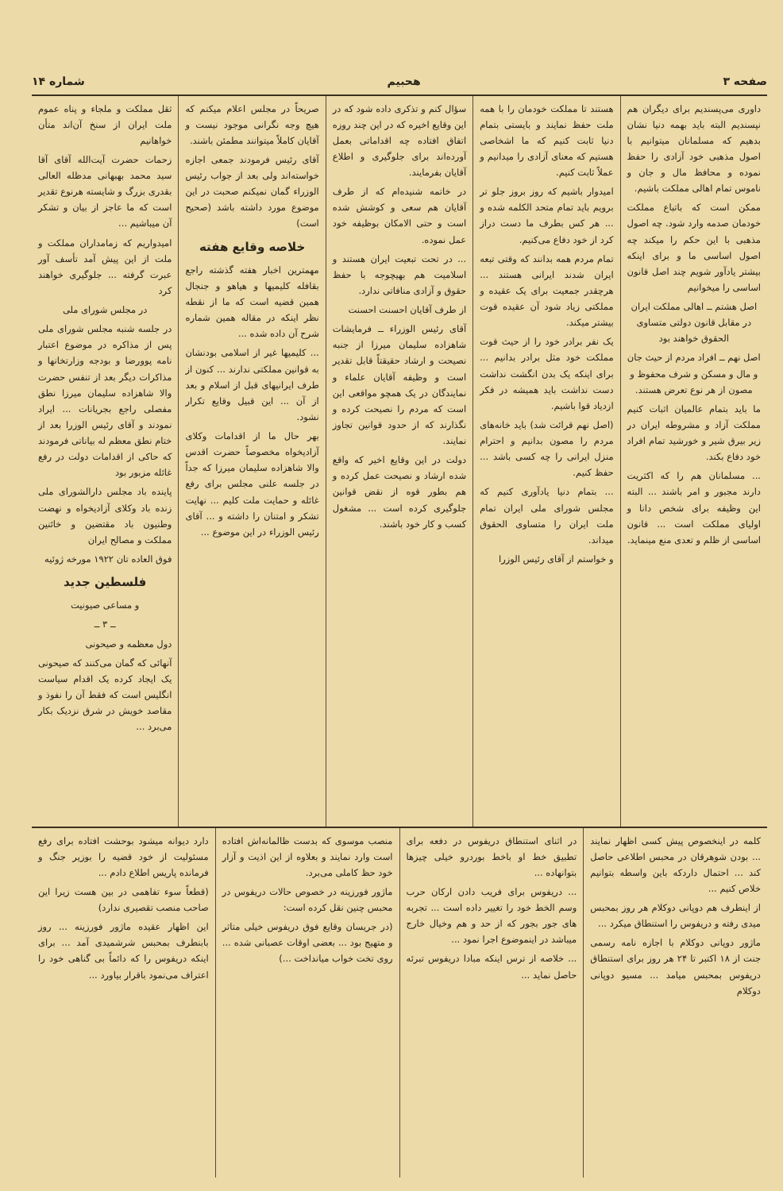صفحه ۳ هحبیم شماره ۱۴
داوری می‌پسندیم برای دیگران هم نپسندیم البته باید بهمه دنیا نشان بدهیم که مسلمانان میتوانیم با اصول مذهبی خود آزادی را حفظ نموده و محافظ مال و جان و ناموس تمام اهالی مملکت باشیم.
ممکن است که باتباع مملکت خودمان صدمه وارد شود. چه اصول مذهبی با این حکم را میکند چه اصول اساسی ما و برای اینکه بیشتر یادآور شویم چند اصل قانون اساسی را میخوانیم
اصل هشتم ــ اهالی مملکت ایران در مقابل قانون دولتی متساوی الحقوق خواهند بود
اصل نهم ــ افراد مردم از حیث جان و مال و مسکن و شرف محفوظ و مصون از هر نوع تعرض هستند.
ما باید بتمام عالمیان اثبات کنیم مملکت آزاد و مشروطه ایران در زیر بیرق شیر و خورشید تمام افراد خود دفاع بکند.
... مسلمانان هم را که اکثریت دارند مجبور و امر باشند ... البته این وظیفه برای شخص دانا و اولیای مملکت است ... قانون اساسی از ظلم و تعدی منع مینماید.
هستند تا مملکت خودمان را با همه ملت حفظ نمایند و بایستی بتمام دنیا ثابت کنیم که ما اشخاصی هستیم که معنای آزادی را میدانیم و عملاً ثابت کنیم.
امیدوار باشیم که روز بروز جلو تر برویم باید تمام متحد الکلمه شده و ... هر کس بطرف ما دست دراز کرد از خود دفاع می‌کنیم.
تمام مردم همه بدانند که وقتی تبعه ایران شدند ایرانی هستند ... هرچقدر جمعیت برای یک عقیده و مملکتی زیاد شود آن عقیده قوت بیشتر میکند.
یک نفر برادر خود را از حیث قوت مملکت خود مثل برادر بدانیم ... برای اینکه یک بدن انگشت نداشت دست نداشت باید همیشه در فکر ازدیاد قوا باشیم.
(اصل نهم قرائت شد) باید خانه‌های مردم را مصون بدانیم و احترام منزل ایرانی را چه کسی باشد ... حفظ کنیم.
... بتمام دنیا یادآوری کنیم که مجلس شورای ملی ایران تمام ملت ایران را متساوی الحقوق میداند.
و خواستم از آقای رئیس الوزرا
سؤال کنم و تذکری داده شود که در این وقایع اخیره که در این چند روزه اتفاق افتاده چه اقداماتی بعمل آورده‌اند برای جلوگیری و اطلاع آقایان بفرمایند.
در خاتمه شنیده‌ام که از طرف آقایان هم سعی و کوشش شده است و حتی الامکان بوظیفه خود عمل نموده.
... در تحت تبعیت ایران هستند و اسلامیت هم بهیچوجه با حفظ حقوق و آزادی منافاتی ندارد.
از طرف آقایان احسنت احسنت
آقای رئیس الوزراء ــ فرمایشات شاهزاده سلیمان میرزا از جنبه نصیحت و ارشاد حقیقتاً قابل تقدیر است و وظیفه آقایان علماء و نمایندگان در یک همچو مواقعی این است که مردم را نصیحت کرده و نگذارند که از حدود قوانین تجاوز نمایند.
دولت در این وقایع اخیر که واقع شده ارشاد و نصیحت عمل کرده و هم بطور قوه از نقض قوانین جلوگیری کرده است ... مشغول کسب و کار خود باشند.
صریحاً در مجلس اعلام میکنم که هیچ وجه نگرانی موجود نیست و آقایان کاملاً میتوانند مطمئن باشند.
آقای رئیس فرمودند جمعی اجازه خواسته‌اند ولی بعد از جواب رئیس الوزراء گمان نمیکنم صحبت در این موضوع مورد داشته باشد (صحیح است)
خلاصه وقایع هفته
مهمترین اخبار هفته گذشته راجع بقافله کلیمیها و هیاهو و جنجال همین قضیه است که ما از نقطه نظر اینکه در مقاله همین شماره شرح آن داده شده ...
... کلیمیها غیر از اسلامی بودنشان به قوانین مملکتی ندارند ... کنون از طرف ایرانیهای قبل از اسلام و بعد از آن ... این قبیل وقایع تکرار نشود.
بهر حال ما از اقدامات وکلای آزادیخواه مخصوصاً حضرت اقدس والا شاهزاده سلیمان میرزا که جداً در جلسه علنی مجلس برای رفع غائله و حمایت ملت کلیم ... نهایت تشکر و امتنان را داشته و ... آقای رئیس الوزراء در این موضوع ...
ثقل مملکت و ملجاء و پناه عموم ملت ایران از سنخ آن‌اند متأن خواهانیم
زحمات حضرت آیت‌الله آقای آقا سید محمد بهبهانی مدظله العالی بقدری بزرگ و شایسته هرنوع تقدیر است که ما عاجز از بیان و تشکر آن میباشیم ...
امیدواریم که زمامداران مملکت و ملت از این پیش آمد تأسف آور عبرت گرفته ... جلوگیری خواهند کرد
در مجلس شورای ملی
در جلسه شنبه مجلس شورای ملی پس از مذاکره در موضوع اعتبار نامه پوورضا و بودجه وزارتخانها و مذاکرات دیگر بعد از تنفس حضرت والا شاهزاده سلیمان میرزا نطق مفصلی راجع بجریانات ... ایراد نمودند و آقای رئیس الوزرا بعد از ختام نطق معظم له بیاناتی فرمودند که حاکی از اقدامات دولت در رفع غائله مزبور بود
پاینده باد مجلس دارالشورای ملی زنده باد وکلای آزادیخواه و نهضت وطنیون باد مقتضین و خائنین مملکت و مصالح ایران
فوق العاده تان ۱۹۲۲ مورخه ژوئیه
فلسطین جدید
و مساعی صیونیت
ــ ۳ ــ
دول معظمه و صیحونی
آنهائی که گمان می‌کنند که صیحونی یک ایجاد کرده یک اقدام سیاست انگلیس است که فقط آن را نفوذ و مقاصد خویش در شرق نزدیک بکار می‌برد ...
کلمه در اینخصوص پیش کسی اظهار نمایند ... بودن شوهرقان در محبس اطلاعی حاصل کند ... احتمال داردکه باین واسطه بتوانیم خلاص کنیم ...
از اینطرف هم دوپانی دوکلام هر روز بمحبس میدی رفته و دریفوس را استنطاق میکرد ...
ماژور دوپانی دوکلام با اجازه نامه رسمی جنت از ۱۸ اکتبر تا ۲۴ هر روز برای استنطاق دریفوس بمحبس میامد ... مسیو دوپانی دوکلام
در اثنای استنطاق دریفوس در دفعه برای تطبیق خط او باخط بوردرو خیلی چیزها بتوانهاده ...
... دریفوس برای فریب دادن ارکان حرب وسم الخط خود را تغییر داده است ... تجربه های جور بجور که از حد و هم وخیال خارج میباشد در اینموضوع اجرا نمود ...
... خلاصه از ترس اینکه مبادا دریفوس تبرئه حاصل نماید ...
منصب موسوی که بدست ظالمانه‌اش افتاده است وارد نمایند و بعلاوه از این اذیت و آزار خود حظ کاملی می‌برد.
ماژور فورزینه در خصوص حالات دریفوس در محبس چنین نقل کرده است:
(در جریسان وقایع فوق دریفوس خیلی متاثر و متهیج بود ... بعضی اوقات عصبانی شده ... روی تخت خواب میانداخت ...)
دارد دیوانه میشود بوحشت افتاده برای رفع مسئولیت از خود قضیه را بوزیر جنگ و فرمانده پاریس اطلاع دادم ...
(قطعاً سوء تفاهمی در بین هست زیرا این صاحب منصب تقصیری ندارد)
این اظهار عقیده ماژور فورزینه ... روز بابنطرف بمحبس شرشمیدی آمد ... برای اینکه دریفوس را که دائماً بی گناهی خود را اعتراف می‌نمود باقرار بیاورد ...